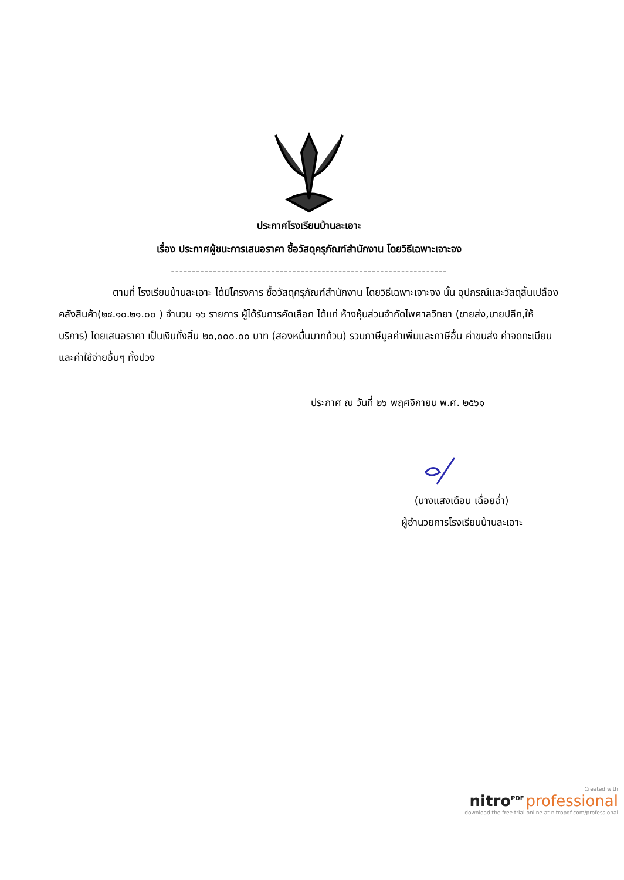ประกาศโรงเรียนบ้านละเอาะ
เรื่อง ประกาศผู้ชนะการเสนอราคา ซื้อวัสดุครุภัณฑ์สำนักงาน โดยวิธีเฉพาะเจาะจง
------------------------------------------------------------------
ตามที่ โรงเรียนบ้านละเอาะ ได้มีโครงการ ซื้อวัสดุครุภัณฑ์สำนักงาน โดยวิธีเฉพาะเจาะจง นั้น อุปกรณ์และวัสดุสิ้นเปลืองคลังสินค้า(๒๔.๑๐.๒๑.๐๐ ) จำนวน ๑๖ รายการ ผู้ได้รับการคัดเลือก ได้แก่ ห้างหุ้นส่วนจำกัดไพศาลวิทยา (ขายส่ง,ขายปลีก,ให้บริการ) โดยเสนอราคา เป็นเงินทั้งสิ้น ๒๐,๐๐๐.๐๐ บาท (สองหมื่นบาทถ้วน) รวมภาษีมูลค่าเพิ่มและภาษีอื่น ค่าขนส่ง ค่าจดทะเบียน และค่าใช้จ่ายอื่นๆ ทั้งปวง
ประกาศ ณ วันที่ ๒๖ พฤศจิกายน พ.ศ. ๒๕๖๑
(นางแสงเดือน เฉื่อยฉ่ำ)
ผู้อำนวยการโรงเรียนบ้านละเอาะ
Created with
nitro<sup>PDF</sup> professional
download the free trial online at nitropdf.com/professional